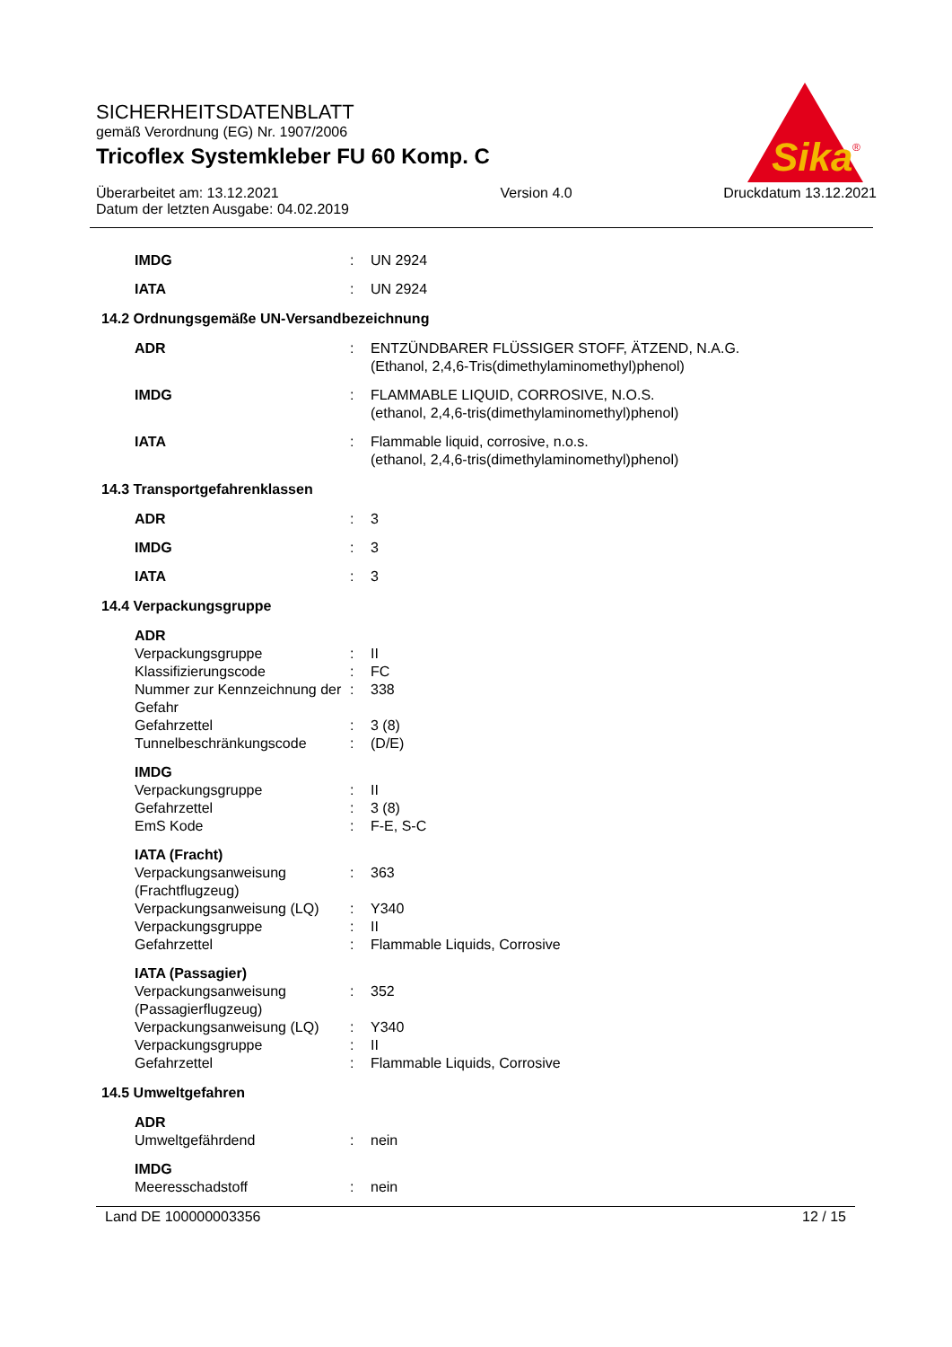Sika
®
SICHERHEITSDATENBLATT
gemäß Verordnung (EG) Nr. 1907/2006
Tricoflex Systemkleber FU 60 Komp. C
Überarbeitet am: 13.12.2021
Datum der letzten Ausgabe: 04.02.2019
Version 4.0 Druckdatum 13.12.2021
IMDG : UN 2924
IATA : UN 2924
14.2 Ordnungsgemäße UN-Versandbezeichnung
ADR : ENTZÜNDBARER FLÜSSIGER STOFF, ÄTZEND, N.A.G.
(Ethanol, 2,4,6-Tris(dimethylaminomethyl)phenol)
IMDG : FLAMMABLE LIQUID, CORROSIVE, N.O.S.
(ethanol, 2,4,6-tris(dimethylaminomethyl)phenol)
IATA : Flammable liquid, corrosive, n.o.s.
(ethanol, 2,4,6-tris(dimethylaminomethyl)phenol)
14.3 Transportgefahrenklassen
ADR : 3
IMDG : 3
IATA : 3
14.4 Verpackungsgruppe
ADR
Verpackungsgruppe : II
Klassifizierungscode : FC
Nummer zur Kennzeichnung der Gefahr
: 338
Gefahrzettel : 3 (8)
Tunnelbeschränkungscode : (D/E)
IMDG
Verpackungsgruppe : II
Gefahrzettel : 3 (8)
EmS Kode : F-E, S-C
IATA (Fracht)
Verpackungsanweisung (Frachtflugzeug)
: 363
Verpackungsanweisung (LQ) : Y340
Verpackungsgruppe : II
Gefahrzettel : Flammable Liquids, Corrosive
IATA (Passagier)
Verpackungsanweisung (Passagierflugzeug)
: 352
Verpackungsanweisung (LQ) : Y340
Verpackungsgruppe : II
Gefahrzettel : Flammable Liquids, Corrosive
14.5 Umweltgefahren
ADR
Umweltgefährdend : nein
IMDG
Meeresschadstoff : nein
Land DE 100000003356 12 / 15